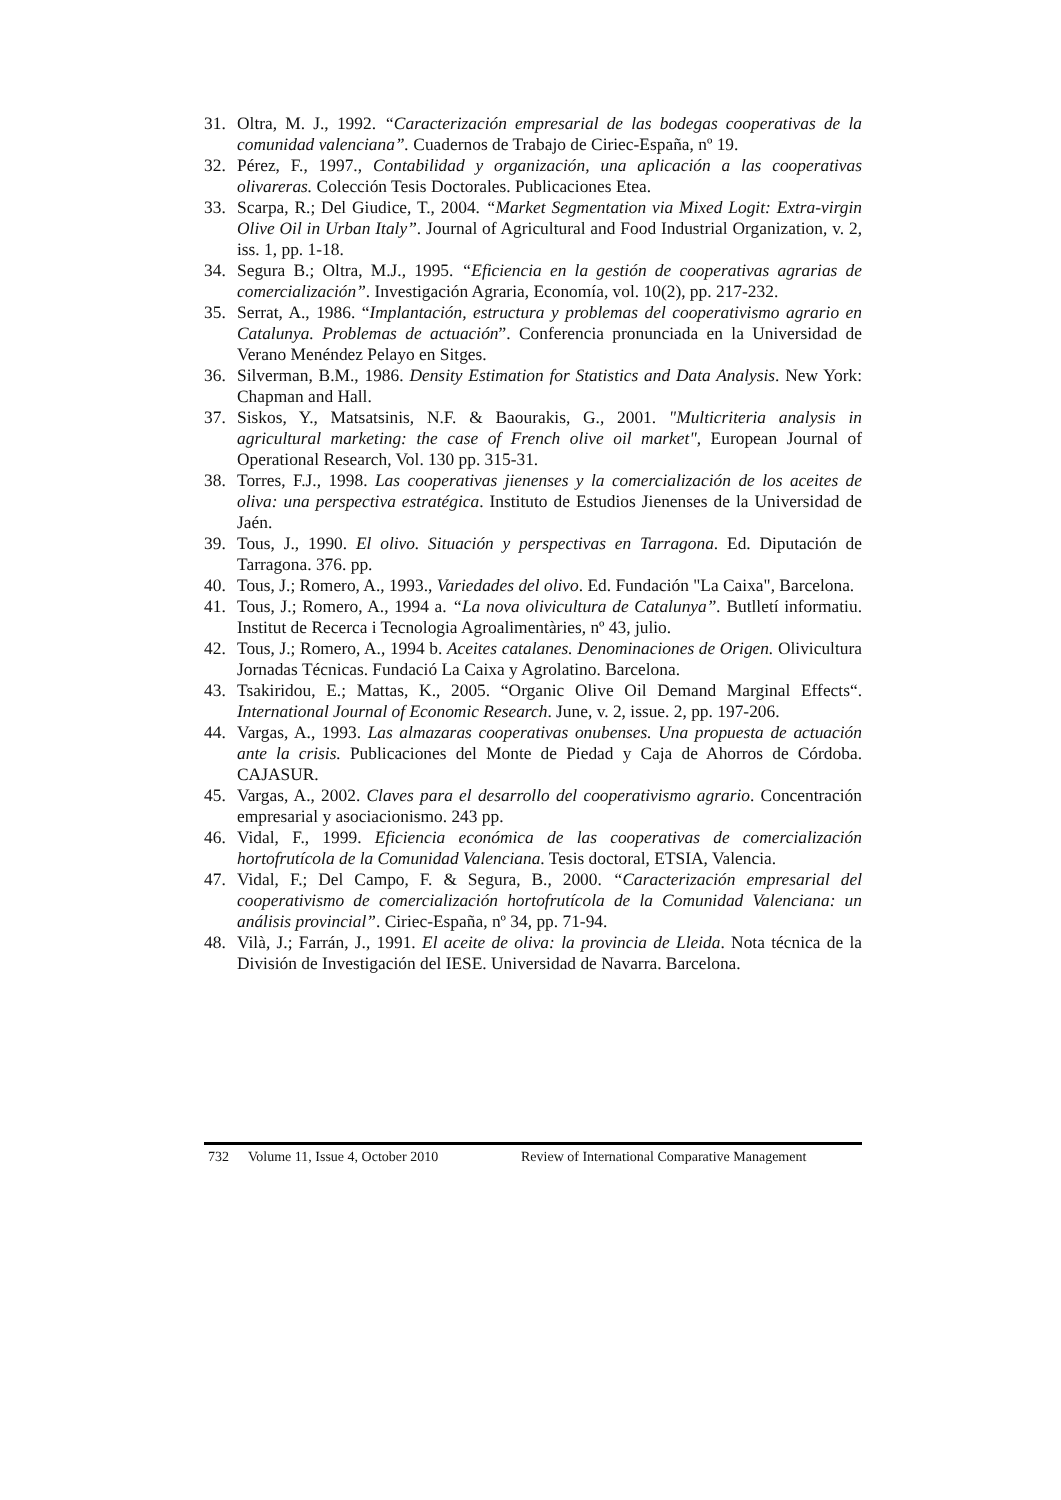31. Oltra, M. J., 1992. “Caracterización empresarial de las bodegas cooperativas de la comunidad valenciana”. Cuadernos de Trabajo de Ciriec-España, nº 19.
32. Pérez, F., 1997., Contabilidad y organización, una aplicación a las cooperativas olivareras. Colección Tesis Doctorales. Publicaciones Etea.
33. Scarpa, R.; Del Giudice, T., 2004. “Market Segmentation via Mixed Logit: Extra-virgin Olive Oil in Urban Italy”. Journal of Agricultural and Food Industrial Organization, v. 2, iss. 1, pp. 1-18.
34. Segura B.; Oltra, M.J., 1995. “Eficiencia en la gestión de cooperativas agrarias de comercialización”. Investigación Agraria, Economía, vol. 10(2), pp. 217-232.
35. Serrat, A., 1986. “Implantación, estructura y problemas del cooperativismo agrario en Catalunya. Problemas de actuación”. Conferencia pronunciada en la Universidad de Verano Menéndez Pelayo en Sitges.
36. Silverman, B.M., 1986. Density Estimation for Statistics and Data Analysis. New York: Chapman and Hall.
37. Siskos, Y., Matsatsinis, N.F. & Baourakis, G., 2001. "Multicriteria analysis in agricultural marketing: the case of French olive oil market", European Journal of Operational Research, Vol. 130 pp. 315-31.
38. Torres, F.J., 1998. Las cooperativas jienenses y la comercialización de los aceites de oliva: una perspectiva estratégica. Instituto de Estudios Jienenses de la Universidad de Jaén.
39. Tous, J., 1990. El olivo. Situación y perspectivas en Tarragona. Ed. Diputación de Tarragona. 376. pp.
40. Tous, J.; Romero, A., 1993., Variedades del olivo. Ed. Fundación "La Caixa", Barcelona.
41. Tous, J.; Romero, A., 1994 a. “La nova olivicultura de Catalunya”. Butlletí informatiu. Institut de Recerca i Tecnologia Agroalimentàries, nº 43, julio.
42. Tous, J.; Romero, A., 1994 b. Aceites catalanes. Denominaciones de Origen. Olivicultura Jornadas Técnicas. Fundació La Caixa y Agrolatino. Barcelona.
43. Tsakiridou, E.; Mattas, K., 2005. “Organic Olive Oil Demand Marginal Effects“. International Journal of Economic Research. June, v. 2, issue. 2, pp. 197-206.
44. Vargas, A., 1993. Las almazaras cooperativas onubenses. Una propuesta de actuación ante la crisis. Publicaciones del Monte de Piedad y Caja de Ahorros de Córdoba. CAJASUR.
45. Vargas, A., 2002. Claves para el desarrollo del cooperativismo agrario. Concentración empresarial y asociacionismo. 243 pp.
46. Vidal, F., 1999. Eficiencia económica de las cooperativas de comercialización hortofrutícola de la Comunidad Valenciana. Tesis doctoral, ETSIA, Valencia.
47. Vidal, F.; Del Campo, F. & Segura, B., 2000. “Caracterización empresarial del cooperativismo de comercialización hortofrutícola de la Comunidad Valenciana: un análisis provincial”. Ciriec-España, nº 34, pp. 71-94.
48. Vilà, J.; Farrán, J., 1991. El aceite de oliva: la provincia de Lleida. Nota técnica de la División de Investigación del IESE. Universidad de Navarra. Barcelona.
732 Volume 11, Issue 4, October 2010 Review of International Comparative Management